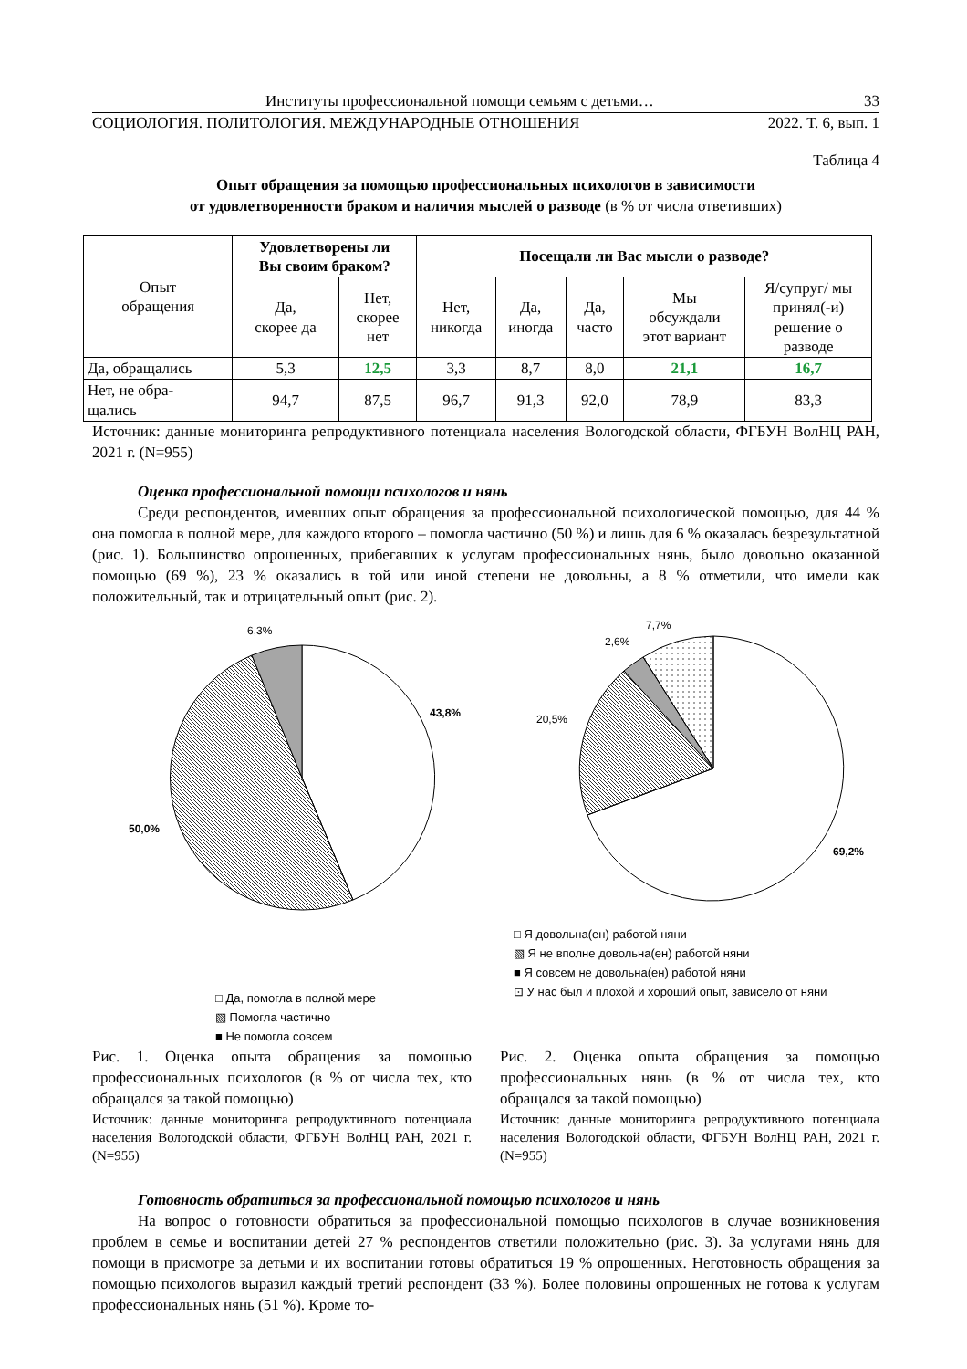Институты профессиональной помощи семьям с детьми… 33
СОЦИОЛОГИЯ. ПОЛИТОЛОГИЯ. МЕЖДУНАРОДНЫЕ ОТНОШЕНИЯ 2022. Т. 6, вып. 1
Таблица 4
Опыт обращения за помощью профессиональных психологов в зависимости
от удовлетворенности браком и наличия мыслей о разводе (в % от числа ответивших)
| Опыт обращения | Удовлетворены ли Вы своим браком? | | Посещали ли Вас мысли о разводе? | | | | |
| | Да, скорее да | Нет, скорее нет | Нет, никогда | Да, иногда | Да, часто | Мы обсуждали этот вариант | Я/супруг/ мы принял(-и) решение о разводе |
| Да, обращались | 5,3 | 12,5 | 3,3 | 8,7 | 8,0 | 21,1 | 16,7 |
| Нет, не обра- щались | 94,7 | 87,5 | 96,7 | 91,3 | 92,0 | 78,9 | 83,3 |
Источник: данные мониторинга репродуктивного потенциала населения Вологодской области, ФГБУН ВолНЦ РАН, 2021 г. (N=955)
Оценка профессиональной помощи психологов и нянь
Среди респондентов, имевших опыт обращения за профессиональной психологической помощью, для 44 % она помогла в полной мере, для каждого второго – помогла частично (50 %) и лишь для 6 % оказалась безрезультатной (рис. 1). Большинство опрошенных, прибегавших к услугам профессиональных нянь, было довольно оказанной помощью (69 %), 23 % оказались в той или иной степени не довольны, а 8 % отметили, что имели как положительный, так и отрицательный опыт (рис. 2).
6,3%
43,8%
50,0%
□ Да, помогла в полной мере
▧ Помогла частично
■ Не помогла совсем
7,7%
2,6%
20,5%
69,2%
□ Я довольна(ен) работой няни
▧ Я не вполне довольна(ен) работой няни
■ Я совсем не довольна(ен) работой няни
⊡ У нас был и плохой и хороший опыт, зависело от няни
Рис. 1. Оценка опыта обращения за помощью профессиональных психологов (в % от числа тех, кто обращался за такой помощью)
Источник: данные мониторинга репродуктивного потенциала населения Вологодской области, ФГБУН ВолНЦ РАН, 2021 г. (N=955)
Рис. 2. Оценка опыта обращения за помощью профессиональных нянь (в % от числа тех, кто обращался за такой помощью)
Источник: данные мониторинга репродуктивного потенциала населения Вологодской области, ФГБУН ВолНЦ РАН, 2021 г. (N=955)
Готовность обратиться за профессиональной помощью психологов и нянь
На вопрос о готовности обратиться за профессиональной помощью психологов в случае возникновения проблем в семье и воспитании детей 27 % респондентов ответили положительно (рис. 3). За услугами нянь для помощи в присмотре за детьми и их воспитании готовы обратиться 19 % опрошенных. Неготовность обращения за помощью психологов выразил каждый третий респондент (33 %). Более половины опрошенных не готова к услугам профессиональных нянь (51 %). Кроме то-